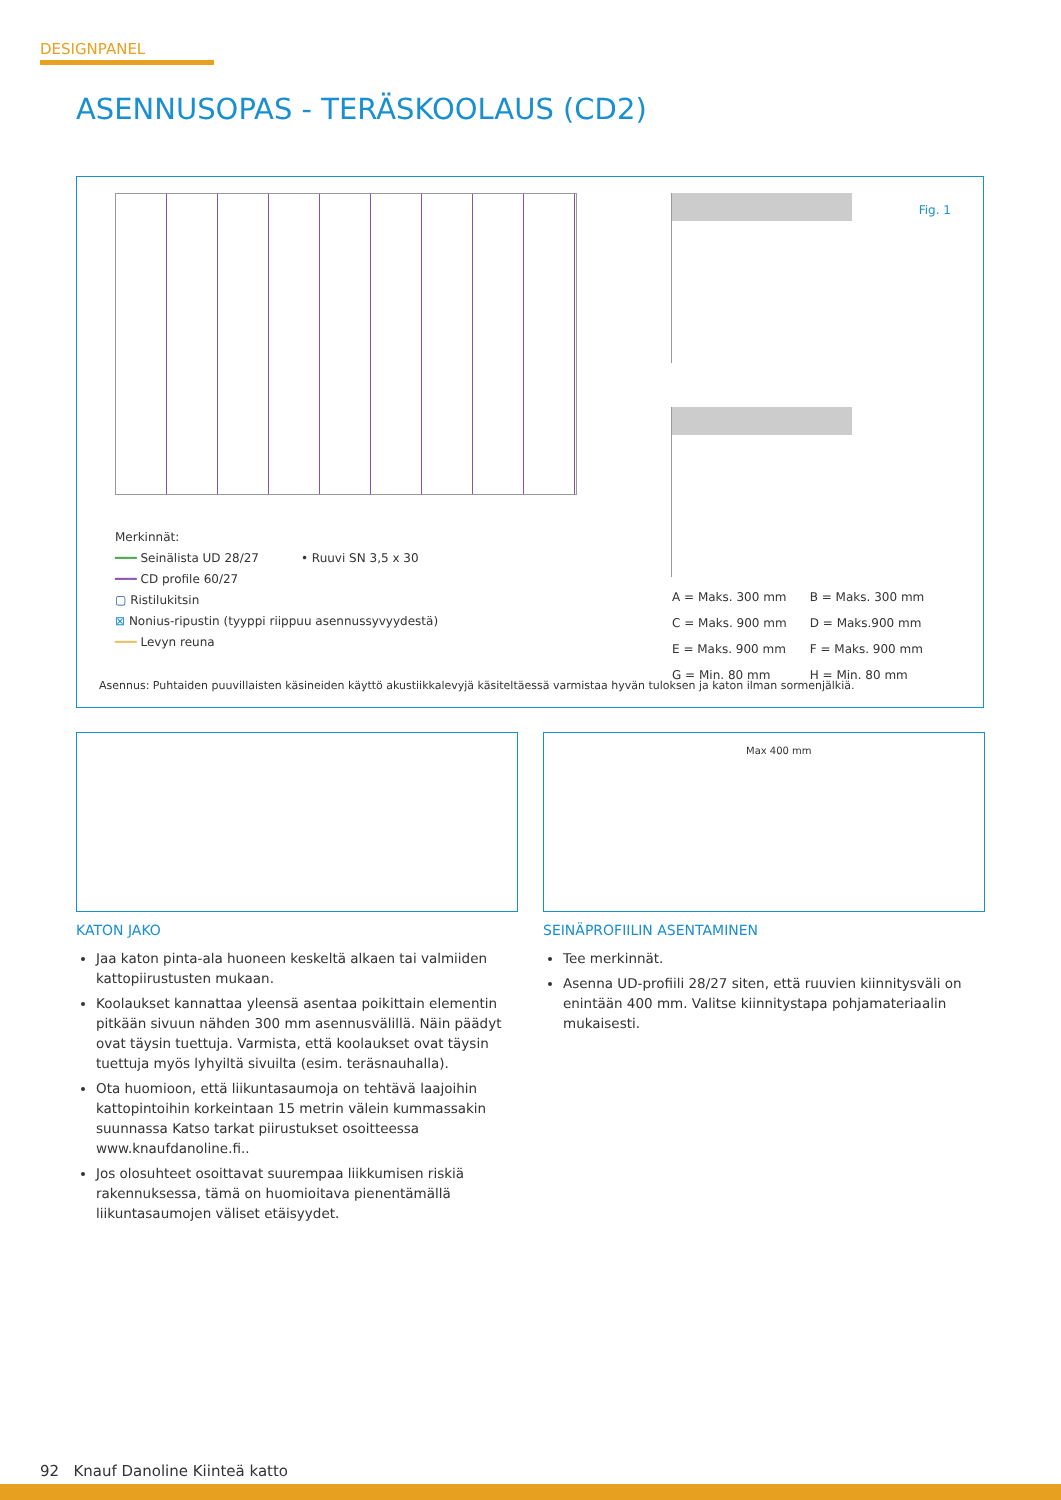DESIGNPANEL
ASENNUSOPAS - TERÄSKOOLAUS (CD2)
Fig. 1
Merkinnät:
━━━ Seinälista UD 28/27 • Ruuvi SN 3,5 x 30
━━━ CD profile 60/27
▢ Ristilukitsin
⊠ Nonius-ripustin (tyyppi riippuu asennussyvyydestä)
━━━ Levyn reuna
| A = Maks. 300 mm | B = Maks. 300 mm |
| C = Maks. 900 mm | D = Maks.900 mm |
| E = Maks. 900 mm | F = Maks. 900 mm |
| G = Min. 80 mm | H = Min. 80 mm |
Asennus: Puhtaiden puuvillaisten käsineiden käyttö akustiikkalevyjä käsiteltäessä varmistaa hyvän tuloksen ja katon ilman sormenjälkiä.
Max 400 mm
KATON JAKO
Jaa katon pinta-ala huoneen keskeltä alkaen tai valmiiden kattopiirustusten mukaan.
Koolaukset kannattaa yleensä asentaa poikittain elementin pitkään sivuun nähden 300 mm asennusvälillä. Näin päädyt ovat täysin tuettuja. Varmista, että koolaukset ovat täysin tuettuja myös lyhyiltä sivuilta (esim. teräsnauhalla).
Ota huomioon, että liikuntasaumoja on tehtävä laajoihin kattopintoihin korkeintaan 15 metrin välein kummassakin suunnassa Katso tarkat piirustukset osoitteessa www.knaufdanoline.fi..
Jos olosuhteet osoittavat suurempaa liikkumisen riskiä rakennuksessa, tämä on huomioitava pienentämällä liikuntasaumojen väliset etäisyydet.
SEINÄPROFIILIN ASENTAMINEN
Tee merkinnät.
Asenna UD-profiili 28/27 siten, että ruuvien kiinnitysväli on enintään 400 mm. Valitse kiinnitystapa pohjamateriaalin mukaisesti.
92 Knauf Danoline Kiinteä katto